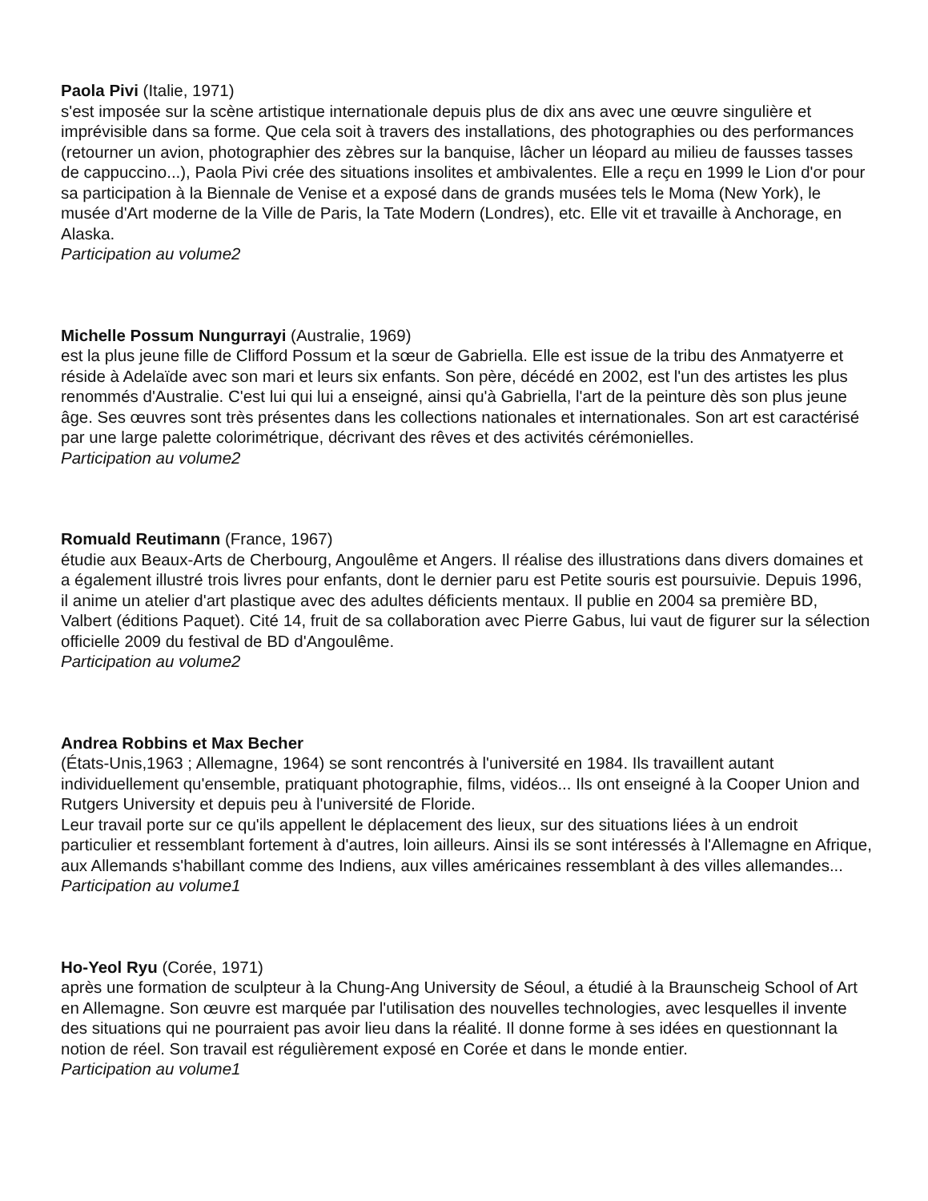Paola Pivi (Italie, 1971)
s'est imposée sur la scène artistique internationale depuis plus de dix ans avec une œuvre singulière et imprévisible dans sa forme. Que cela soit à travers des installations, des photographies ou des performances (retourner un avion, photographier des zèbres sur la banquise, lâcher un léopard au milieu de fausses tasses de cappuccino...), Paola Pivi crée des situations insolites et ambivalentes. Elle a reçu en 1999 le Lion d'or pour sa participation à la Biennale de Venise et a exposé dans de grands musées tels le Moma (New York), le musée d'Art moderne de la Ville de Paris, la Tate Modern (Londres), etc. Elle vit et travaille à Anchorage, en Alaska.
Participation au volume2
Michelle Possum Nungurrayi (Australie, 1969)
est la plus jeune fille de Clifford Possum et la sœur de Gabriella. Elle est issue de la tribu des Anmatyerre et réside à Adelaïde avec son mari et leurs six enfants. Son père, décédé en 2002, est l'un des artistes les plus renommés d'Australie. C'est lui qui lui a enseigné, ainsi qu'à Gabriella, l'art de la peinture dès son plus jeune âge. Ses œuvres sont très présentes dans les collections nationales et internationales. Son art est caractérisé par une large palette colorimétrique, décrivant des rêves et des activités cérémonielles.
Participation au volume2
Romuald Reutimann (France, 1967)
étudie aux Beaux-Arts de Cherbourg, Angoulême et Angers. Il réalise des illustrations dans divers domaines et a également illustré trois livres pour enfants, dont le dernier paru est Petite souris est poursuivie. Depuis 1996, il anime un atelier d'art plastique avec des adultes déficients mentaux. Il publie en 2004 sa première BD, Valbert (éditions Paquet). Cité 14, fruit de sa collaboration avec Pierre Gabus, lui vaut de figurer sur la sélection officielle 2009 du festival de BD d'Angoulême.
Participation au volume2
Andrea Robbins et Max Becher
(États-Unis,1963 ; Allemagne, 1964) se sont rencontrés à l'université en 1984. Ils travaillent autant individuellement qu'ensemble, pratiquant photographie, films, vidéos... Ils ont enseigné à la Cooper Union and Rutgers University et depuis peu à l'université de Floride.
Leur travail porte sur ce qu'ils appellent le déplacement des lieux, sur des situations liées à un endroit particulier et ressemblant fortement à d'autres, loin ailleurs. Ainsi ils se sont intéressés à l'Allemagne en Afrique, aux Allemands s'habillant comme des Indiens, aux villes américaines ressemblant à des villes allemandes...
Participation au volume1
Ho-Yeol Ryu (Corée, 1971)
après une formation de sculpteur à la Chung-Ang University de Séoul, a étudié à la Braunscheig School of Art en Allemagne. Son œuvre est marquée par l'utilisation des nouvelles technologies, avec lesquelles il invente des situations qui ne pourraient pas avoir lieu dans la réalité. Il donne forme à ses idées en questionnant la notion de réel. Son travail est régulièrement exposé en Corée et dans le monde entier.
Participation au volume1